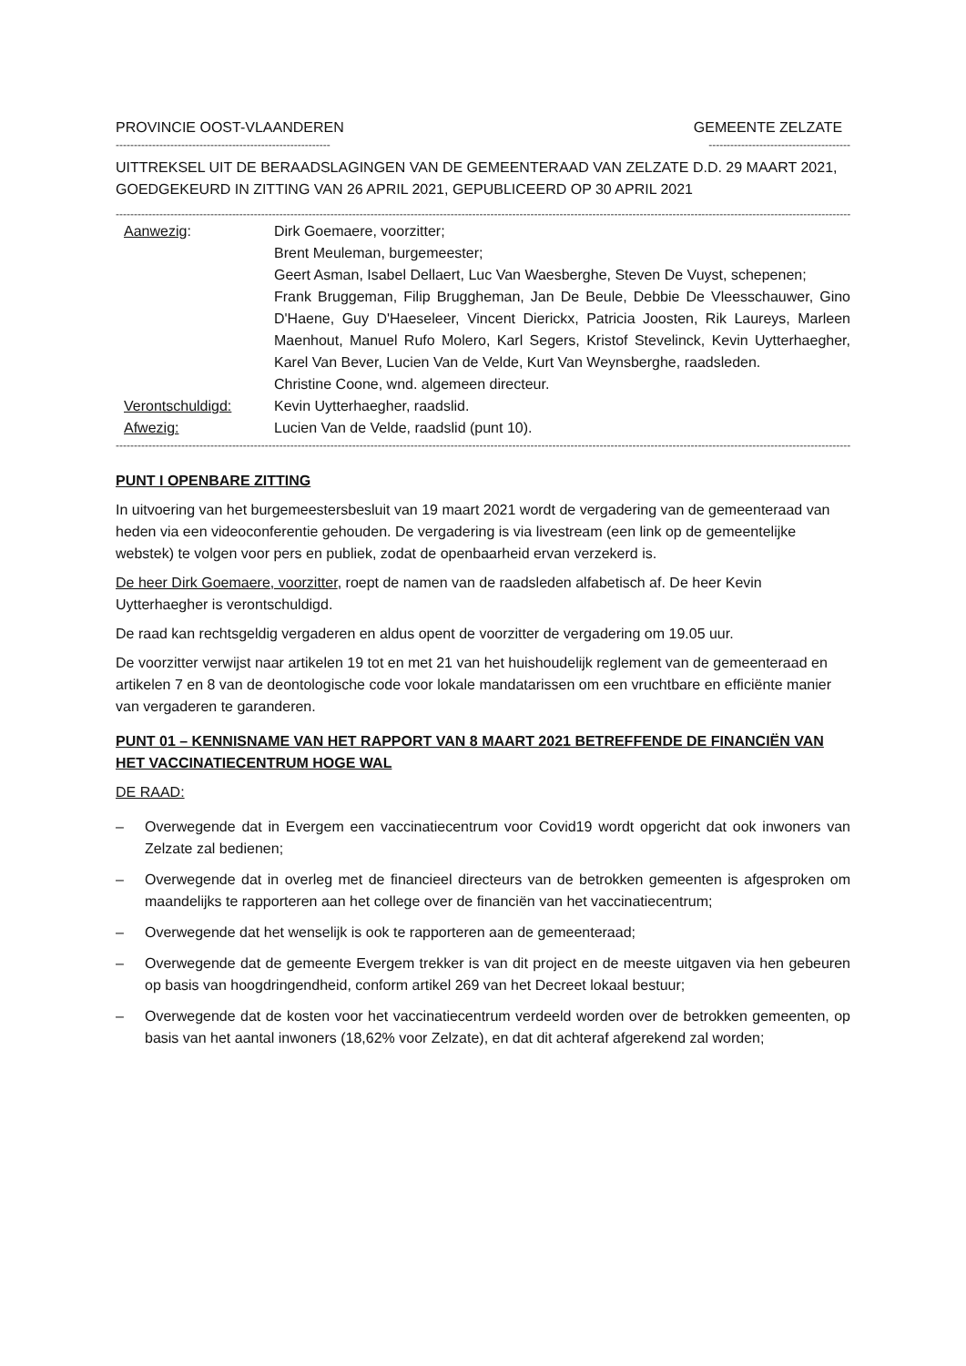PROVINCIE OOST-VLAANDEREN GEMEENTE ZELZATE
----------------------------------------------------------- ---------------------------------------
UITTREKSEL UIT DE BERAADSLAGINGEN VAN DE GEMEENTERAAD VAN ZELZATE D.D. 29 MAART 2021, GOEDGEKEURD IN ZITTING VAN 26 APRIL 2021, GEPUBLICEERD OP 30 APRIL 2021
--------------------------------------------------------------------------------------------------------------------------------------------------------------------------------------------------------------
Aanwezig:
Dirk Goemaere, voorzitter;
Brent Meuleman, burgemeester;
Geert Asman, Isabel Dellaert, Luc Van Waesberghe, Steven De Vuyst, schepenen;
Frank Bruggeman, Filip Bruggheman, Jan De Beule, Debbie De Vleesschauwer, Gino D'Haene, Guy D'Haeseleer, Vincent Dierickx, Patricia Joosten, Rik Laureys, Marleen Maenhout, Manuel Rufo Molero, Karl Segers, Kristof Stevelinck, Kevin Uytterhaegher, Karel Van Bever, Lucien Van de Velde, Kurt Van Weynsberghe, raadsleden.
Christine Coone, wnd. algemeen directeur.
Verontschuldigd:
Kevin Uytterhaegher, raadslid.
Afwezig:
Lucien Van de Velde, raadslid (punt 10).
--------------------------------------------------------------------------------------------------------------------------------------------------------------------------------------------------------------
PUNT I OPENBARE ZITTING
In uitvoering van het burgemeestersbesluit van 19 maart 2021 wordt de vergadering van de gemeenteraad van heden via een videoconferentie gehouden. De vergadering is via livestream (een link op de gemeentelijke webstek) te volgen voor pers en publiek, zodat de openbaarheid ervan verzekerd is.
De heer Dirk Goemaere, voorzitter, roept de namen van de raadsleden alfabetisch af. De heer Kevin Uytterhaegher is verontschuldigd.
De raad kan rechtsgeldig vergaderen en aldus opent de voorzitter de vergadering om 19.05 uur.
De voorzitter verwijst naar artikelen 19 tot en met 21 van het huishoudelijk reglement van de gemeenteraad en artikelen 7 en 8 van de deontologische code voor lokale mandatarissen om een vruchtbare en efficiënte manier van vergaderen te garanderen.
PUNT 01 – KENNISNAME VAN HET RAPPORT VAN 8 MAART 2021 BETREFFENDE DE FINANCIËN VAN HET VACCINATIECENTRUM HOGE WAL
DE RAAD:
– Overwegende dat in Evergem een vaccinatiecentrum voor Covid19 wordt opgericht dat ook inwoners van Zelzate zal bedienen;
– Overwegende dat in overleg met de financieel directeurs van de betrokken gemeenten is afgesproken om maandelijks te rapporteren aan het college over de financiën van het vaccinatiecentrum;
– Overwegende dat het wenselijk is ook te rapporteren aan de gemeenteraad;
– Overwegende dat de gemeente Evergem trekker is van dit project en de meeste uitgaven via hen gebeuren op basis van hoogdringendheid, conform artikel 269 van het Decreet lokaal bestuur;
– Overwegende dat de kosten voor het vaccinatiecentrum verdeeld worden over de betrokken gemeenten, op basis van het aantal inwoners (18,62% voor Zelzate), en dat dit achteraf afgerekend zal worden;